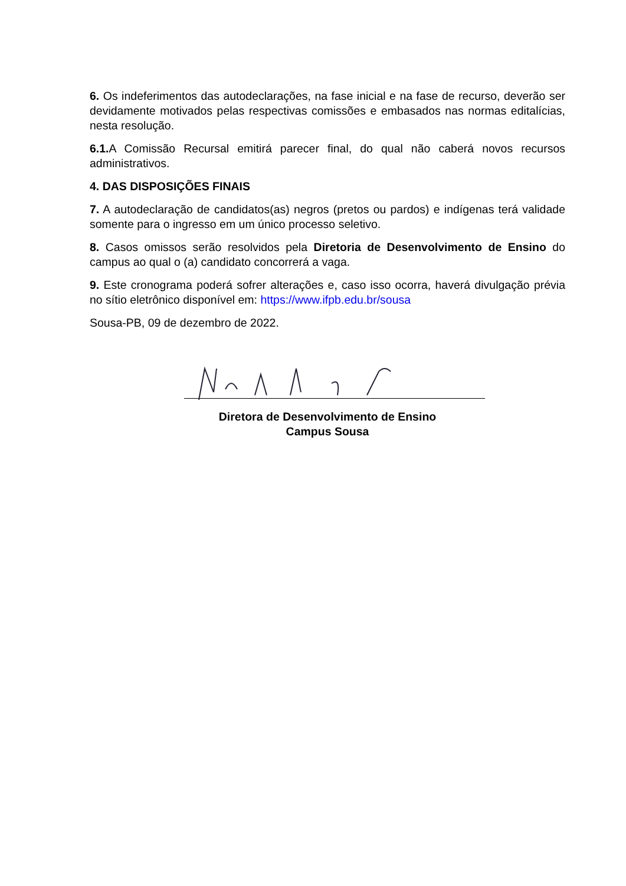6. Os indeferimentos das autodeclarações, na fase inicial e na fase de recurso, deverão ser devidamente motivados pelas respectivas comissões e embasados nas normas editalícias, nesta resolução.
6.1. A Comissão Recursal emitirá parecer final, do qual não caberá novos recursos administrativos.
4. DAS DISPOSIÇÕES FINAIS
7. A autodeclaração de candidatos(as) negros (pretos ou pardos) e indígenas terá validade somente para o ingresso em um único processo seletivo.
8. Casos omissos serão resolvidos pela Diretoria de Desenvolvimento de Ensino do campus ao qual o (a) candidato concorrerá a vaga.
9. Este cronograma poderá sofrer alterações e, caso isso ocorra, haverá divulgação prévia no sítio eletrônico disponível em: https://www.ifpb.edu.br/sousa
Sousa-PB, 09 de dezembro de 2022.
Diretora de Desenvolvimento de Ensino
Campus Sousa